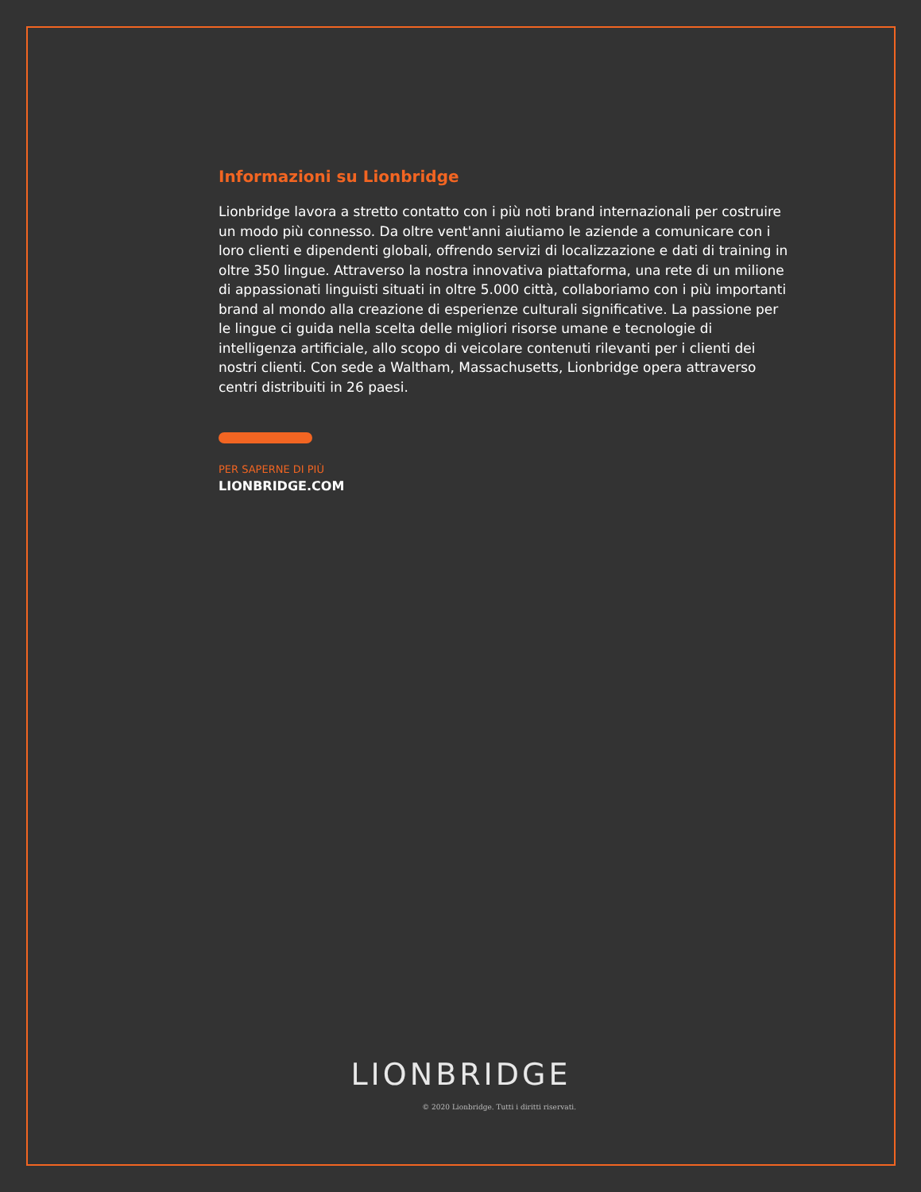Informazioni su Lionbridge
Lionbridge lavora a stretto contatto con i più noti brand internazionali per costruire un modo più connesso. Da oltre vent'anni aiutiamo le aziende a comunicare con i loro clienti e dipendenti globali, offrendo servizi di localizzazione e dati di training in oltre 350 lingue. Attraverso la nostra innovativa piattaforma, una rete di un milione di appassionati linguisti situati in oltre 5.000 città, collaboriamo con i più importanti brand al mondo alla creazione di esperienze culturali significative. La passione per le lingue ci guida nella scelta delle migliori risorse umane e tecnologie di intelligenza artificiale, allo scopo di veicolare contenuti rilevanti per i clienti dei nostri clienti. Con sede a Waltham, Massachusetts, Lionbridge opera attraverso centri distribuiti in 26 paesi.
PER SAPERNE DI PIÙ
LIONBRIDGE.COM
LIONBRIDGE
© 2020 Lionbridge. Tutti i diritti riservati.